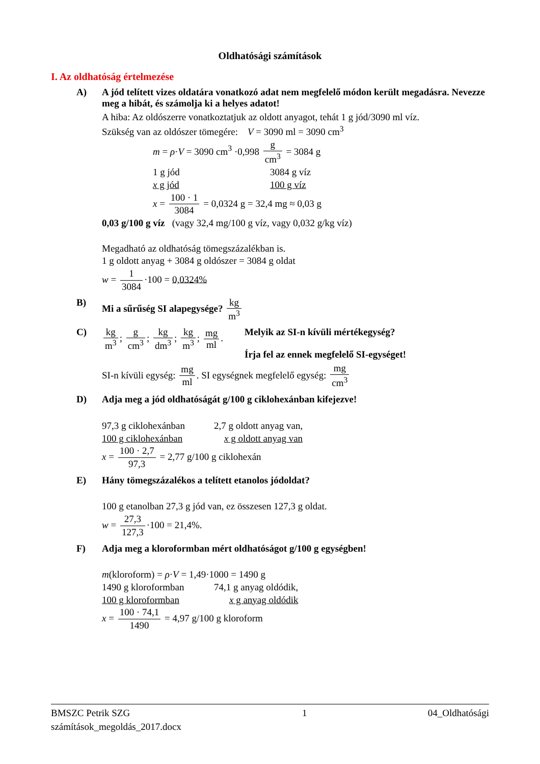Oldhatósági számítások
I. Az oldhatóság értelmezése
A) A jód telített vizes oldatára vonatkozó adat nem megfelelő módon került megadásra. Nevezze meg a hibát, és számolja ki a helyes adatot!
A hiba: Az oldószerre vonatkoztatjuk az oldott anyagot, tehát 1 g jód/3090 ml víz.
Szükség van az oldószer tömegére: V = 3090 ml = 3090 cm<sup>3</sup>
m = ρ·V = 3090 cm<sup>3</sup> ·0,998 g cm<sup>3</sup> = 3084 g
1 g jód 3084 g víz
x g jód 100 g víz
x = 100 · 1 3084 = 0,0324 g = 32,4 mg ≈ 0,03 g
0,03 g/100 g víz (vagy 32,4 mg/100 g víz, vagy 0,032 g/kg víz)
Megadható az oldhatóság tömegszázalékban is.
1 g oldott anyag + 3084 g oldószer = 3084 g oldat
w = 1 3084 ·100 = 0,0324%
B) Mi a sűrűség SI alapegysége? kg m<sup>3</sup>
C) kg m<sup>3</sup>; g cm<sup>3</sup>; kg dm<sup>3</sup>; kg m<sup>3</sup>; mg ml. Melyik az SI-n kívüli mértékegység?
Írja fel az ennek megfelelő SI-egységet!
SI-n kívüli egység: mg ml. SI egységnek megfelelő egység: mg cm<sup>3</sup>
D) Adja meg a jód oldhatóságát g/100 g ciklohexánban kifejezve!
97,3 g ciklohexánban 2,7 g oldott anyag van,
100 g ciklohexánban x g oldott anyag van
x = 100 · 2,7 97,3 = 2,77 g/100 g ciklohexán
E) Hány tömegszázalékos a telített etanolos jódoldat?
100 g etanolban 27,3 g jód van, ez összesen 127,3 g oldat.
w = 27,3 127,3 ·100 = 21,4%.
F) Adja meg a kloroformban mért oldhatóságot g/100 g egységben!
m(kloroform) = ρ·V = 1,49·1000 = 1490 g
1490 g kloroformban 74,1 g anyag oldódik,
100 g kloroformban x g anyag oldódik
x = 100 · 74,1 1490 = 4,97 g/100 g kloroform
BMSZC Petrik SZG
számítások_megoldás_2017.docx 1 04_Oldhatósági